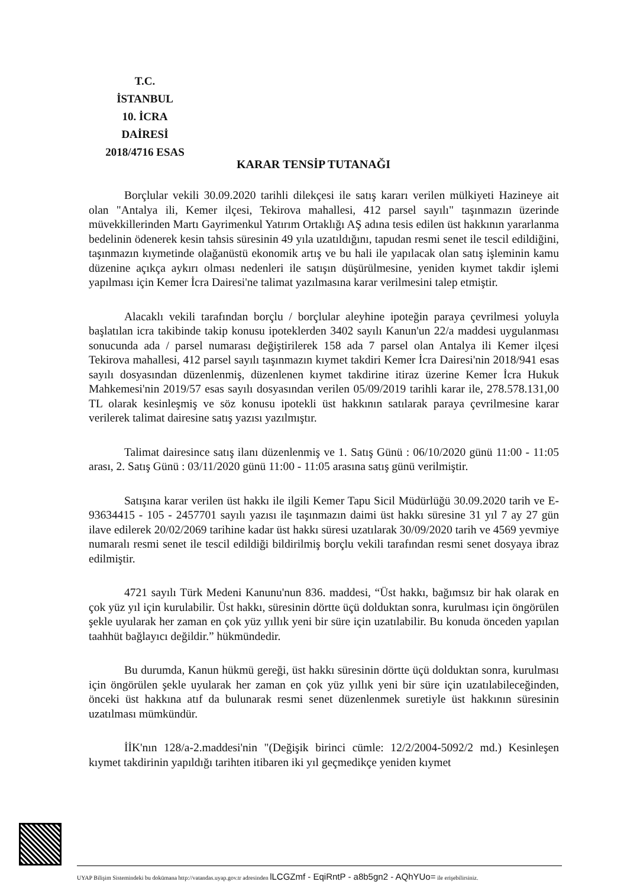T.C.
İSTANBUL
10. İCRA DAİRESİ
2018/4716 ESAS
KARAR TENSİP TUTANAĞI
Borçlular vekili 30.09.2020 tarihli dilekçesi ile satış kararı verilen mülkiyeti Hazineye ait olan "Antalya ili, Kemer ilçesi, Tekirova mahallesi, 412 parsel sayılı" taşınmazın üzerinde müvekkillerinden Martı Gayrimenkul Yatırım Ortaklığı AŞ adına tesis edilen üst hakkının yararlanma bedelinin ödenerek kesin tahsis süresinin 49 yıla uzatıldığını, tapudan resmi senet ile tescil edildiğini, taşınmazın kıymetinde olağanüstü ekonomik artış ve bu hali ile yapılacak olan satış işleminin kamu düzenine açıkça aykırı olması nedenleri ile satışın düşürülmesine, yeniden kıymet takdir işlemi yapılması için Kemer İcra Dairesi'ne talimat yazılmasına karar verilmesini talep etmiştir.
Alacaklı vekili tarafından borçlu / borçlular aleyhine ipoteğin paraya çevrilmesi yoluyla başlatılan icra takibinde takip konusu ipoteklerden 3402 sayılı Kanun'un 22/a maddesi uygulanması sonucunda ada / parsel numarası değiştirilerek 158 ada 7 parsel olan Antalya ili Kemer ilçesi Tekirova mahallesi, 412 parsel sayılı taşınmazın kıymet takdiri Kemer İcra Dairesi'nin 2018/941 esas sayılı dosyasından düzenlenmiş, düzenlenen kıymet takdirine itiraz üzerine Kemer İcra Hukuk Mahkemesi'nin 2019/57 esas sayılı dosyasından verilen 05/09/2019 tarihli karar ile, 278.578.131,00 TL olarak kesinleşmiş ve söz konusu ipotekli üst hakkının satılarak paraya çevrilmesine karar verilerek talimat dairesine satış yazısı yazılmıştır.
Talimat dairesince satış ilanı düzenlenmiş ve 1. Satış Günü : 06/10/2020 günü 11:00 - 11:05 arası, 2. Satış Günü : 03/11/2020 günü 11:00 - 11:05 arasına satış günü verilmiştir.
Satışına karar verilen üst hakkı ile ilgili Kemer Tapu Sicil Müdürlüğü 30.09.2020 tarih ve E-93634415 - 105 - 2457701 sayılı yazısı ile taşınmazın daimi üst hakkı süresine 31 yıl 7 ay 27 gün ilave edilerek 20/02/2069 tarihine kadar üst hakkı süresi uzatılarak 30/09/2020 tarih ve 4569 yevmiye numaralı resmi senet ile tescil edildiği bildirilmiş borçlu vekili tarafından resmi senet dosyaya ibraz edilmiştir.
4721 sayılı Türk Medeni Kanunu'nun 836. maddesi, “Üst hakkı, bağımsız bir hak olarak en çok yüz yıl için kurulabilir. Üst hakkı, süresinin dörtte üçü dolduktan sonra, kurulması için öngörülen şekle uyularak her zaman en çok yüz yıllık yeni bir süre için uzatılabilir. Bu konuda önceden yapılan taahhüt bağlayıcı değildir.” hükmündedir.
Bu durumda, Kanun hükmü gereği, üst hakkı süresinin dörtte üçü dolduktan sonra, kurulması için öngörülen şekle uyularak her zaman en çok yüz yıllık yeni bir süre için uzatılabileceğinden, önceki üst hakkına atıf da bulunarak resmi senet düzenlenmek suretiyle üst hakkının süresinin uzatılması mümkündür.
İİK'nın 128/a-2.maddesi'nin "(Değişik birinci cümle: 12/2/2004-5092/2 md.) Kesinleşen kıymet takdirinin yapıldığı tarihten itibaren iki yıl geçmedikçe yeniden kıymet
UYAP Bilişim Sistemindeki bu dokümana http://vatandas.uyap.gov.tr adresinden lLCGZmf - EqiRntP - a8b5gn2 - AQhYUo= ile erişebilirsiniz.